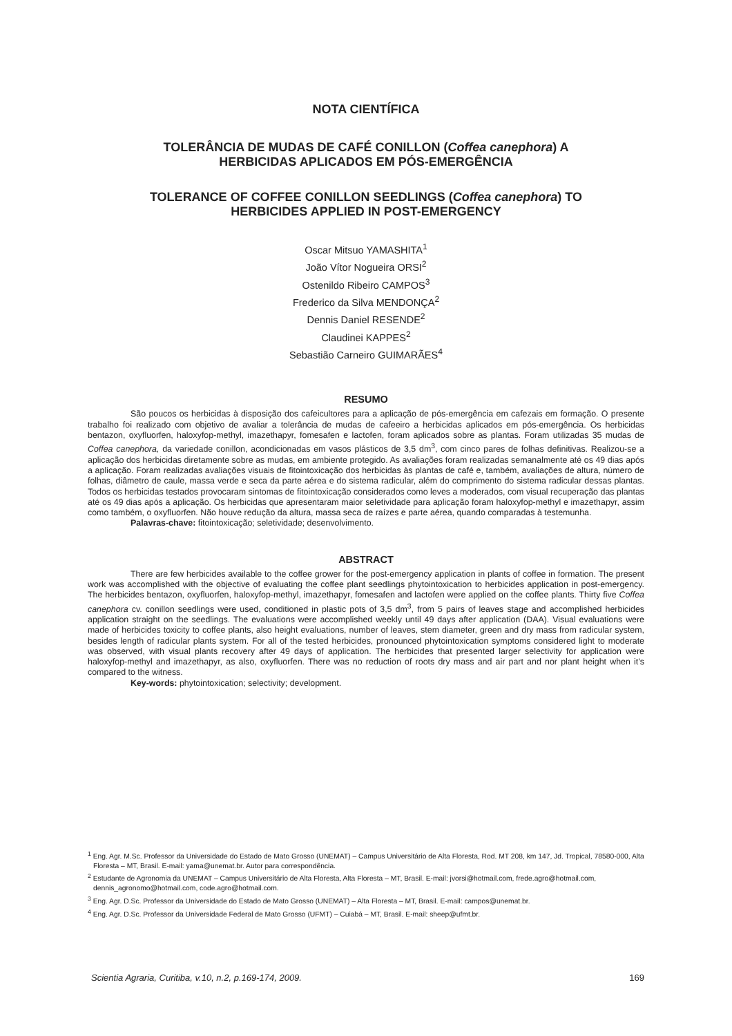NOTA CIENTÍFICA
TOLERÂNCIA DE MUDAS DE CAFÉ CONILLON (Coffea canephora) A
HERBICIDAS APLICADOS EM PÓS-EMERGÊNCIA
TOLERANCE OF COFFEE CONILLON SEEDLINGS (Coffea canephora) TO
HERBICIDES APPLIED IN POST-EMERGENCY
Oscar Mitsuo YAMASHITA<sup>1</sup>
João Vítor Nogueira ORSI<sup>2</sup>
Ostenildo Ribeiro CAMPOS<sup>3</sup>
Frederico da Silva MENDONÇA<sup>2</sup>
Dennis Daniel RESENDE<sup>2</sup>
Claudinei KAPPES<sup>2</sup>
Sebastião Carneiro GUIMARÃES<sup>4</sup>
RESUMO
São poucos os herbicidas à disposição dos cafeicultores para a aplicação de pós-emergência em cafezais em formação. O presente trabalho foi realizado com objetivo de avaliar a tolerância de mudas de cafeeiro a herbicidas aplicados em pós-emergência. Os herbicidas bentazon, oxyfluorfen, haloxyfop-methyl, imazethapyr, fomesafen e lactofen, foram aplicados sobre as plantas. Foram utilizadas 35 mudas de Coffea canephora, da variedade conillon, acondicionadas em vasos plásticos de 3,5 dm<sup>3</sup>, com cinco pares de folhas definitivas. Realizou-se a aplicação dos herbicidas diretamente sobre as mudas, em ambiente protegido. As avaliações foram realizadas semanalmente até os 49 dias após a aplicação. Foram realizadas avaliações visuais de fitointoxicação dos herbicidas às plantas de café e, também, avaliações de altura, número de folhas, diâmetro de caule, massa verde e seca da parte aérea e do sistema radicular, além do comprimento do sistema radicular dessas plantas. Todos os herbicidas testados provocaram sintomas de fitointoxicação considerados como leves a moderados, com visual recuperação das plantas até os 49 dias após a aplicação. Os herbicidas que apresentaram maior seletividade para aplicação foram haloxyfop-methyl e imazethapyr, assim como também, o oxyfluorfen. Não houve redução da altura, massa seca de raízes e parte aérea, quando comparadas à testemunha.
Palavras-chave: fitointoxicação; seletividade; desenvolvimento.
ABSTRACT
There are few herbicides available to the coffee grower for the post-emergency application in plants of coffee in formation. The present work was accomplished with the objective of evaluating the coffee plant seedlings phytointoxication to herbicides application in post-emergency. The herbicides bentazon, oxyfluorfen, haloxyfop-methyl, imazethapyr, fomesafen and lactofen were applied on the coffee plants. Thirty five Coffea canephora cv. conillon seedlings were used, conditioned in plastic pots of 3,5 dm<sup>3</sup>, from 5 pairs of leaves stage and accomplished herbicides application straight on the seedlings. The evaluations were accomplished weekly until 49 days after application (DAA). Visual evaluations were made of herbicides toxicity to coffee plants, also height evaluations, number of leaves, stem diameter, green and dry mass from radicular system, besides length of radicular plants system. For all of the tested herbicides, pronounced phytointoxication symptoms considered light to moderate was observed, with visual plants recovery after 49 days of application. The herbicides that presented larger selectivity for application were haloxyfop-methyl and imazethapyr, as also, oxyfluorfen. There was no reduction of roots dry mass and air part and nor plant height when it’s compared to the witness.
Key-words: phytointoxication; selectivity; development.
<sup>1</sup> Eng. Agr. M.Sc. Professor da Universidade do Estado de Mato Grosso (UNEMAT) – Campus Universitário de Alta Floresta, Rod. MT 208, km 147, Jd. Tropical, 78580-000, Alta Floresta – MT, Brasil. E-mail: yama@unemat.br. Autor para correspondência.
<sup>2</sup> Estudante de Agronomia da UNEMAT – Campus Universitário de Alta Floresta, Alta Floresta – MT, Brasil. E-mail: jvorsi@hotmail.com, frede.agro@hotmail.com, dennis_agronomo@hotmail.com, code.agro@hotmail.com.
<sup>3</sup> Eng. Agr. D.Sc. Professor da Universidade do Estado de Mato Grosso (UNEMAT) – Alta Floresta – MT, Brasil. E-mail: campos@unemat.br.
<sup>4</sup> Eng. Agr. D.Sc. Professor da Universidade Federal de Mato Grosso (UFMT) – Cuiabá – MT, Brasil. E-mail: sheep@ufmt.br.
Scientia Agraria, Curitiba, v.10, n.2, p.169-174, 2009. 169